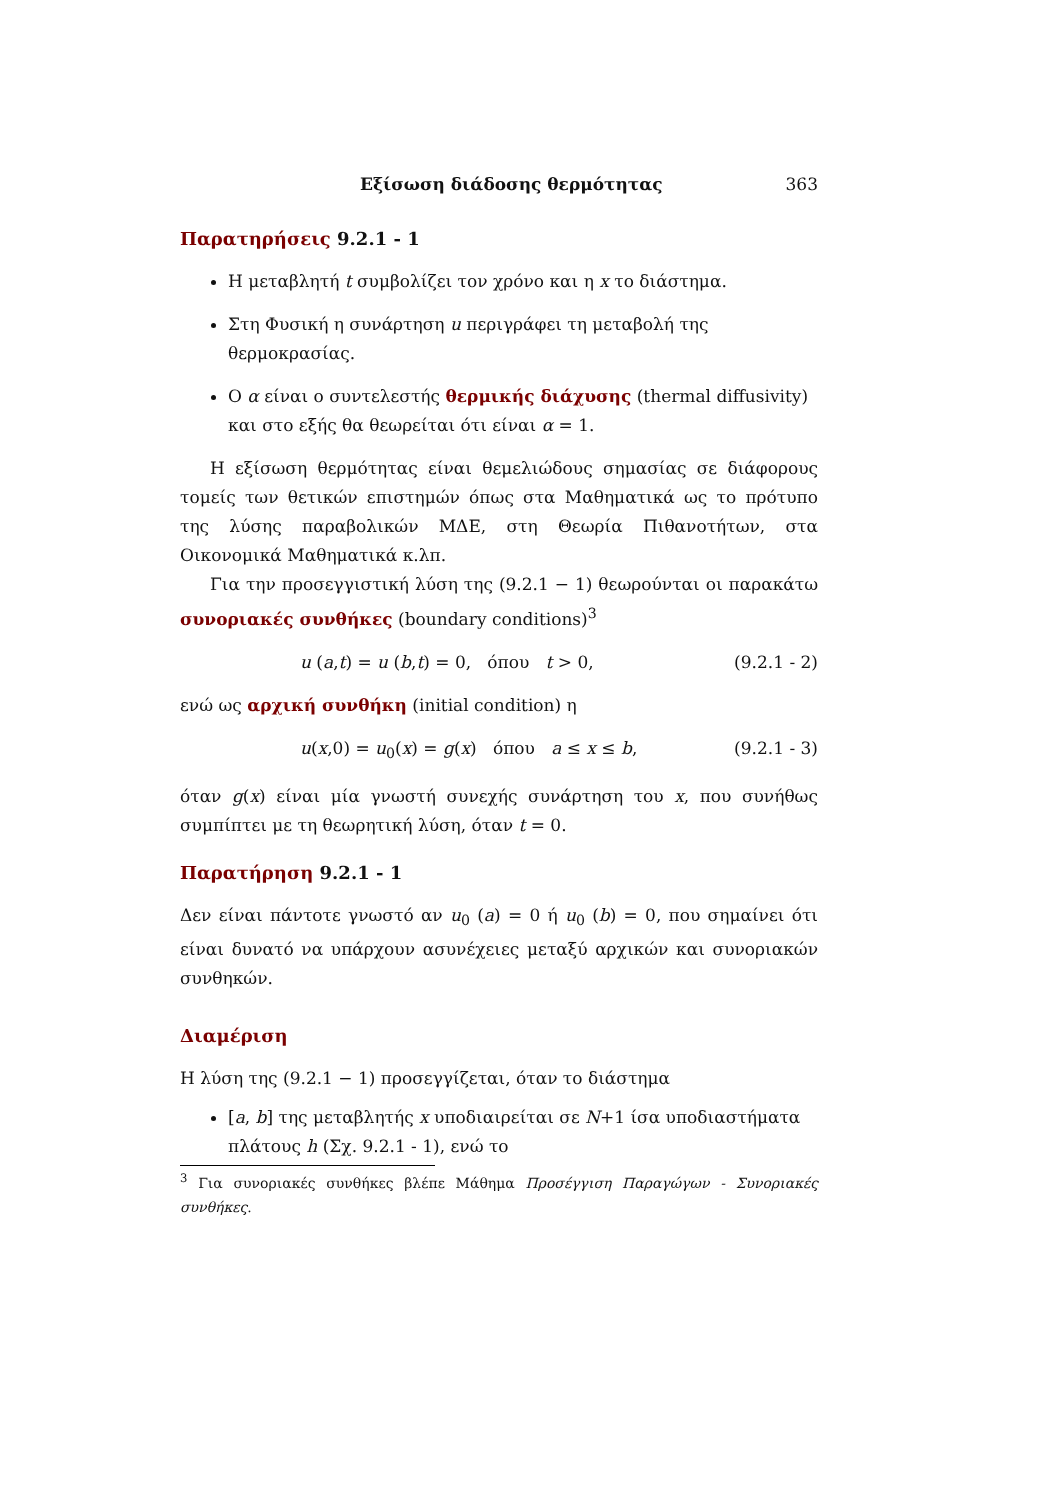Εξίσωση διάδοσης θερμότητας 363
Παρατηρήσεις 9.2.1 - 1
Η μεταβλητή t συμβολίζει τον χρόνο και η x το διάστημα.
Στη Φυσική η συνάρτηση u περιγράφει τη μεταβολή της θερμοκρασίας.
Ο α είναι ο συντελεστής θερμικής διάχυσης (thermal diffusivity) και στο εξής θα θεωρείται ότι είναι α = 1.
Η εξίσωση θερμότητας είναι θεμελιώδους σημασίας σε διάφορους τομείς των θετικών επιστημών όπως στα Μαθηματικά ως το πρότυπο της λύσης παραβολικών ΜΔΕ, στη Θεωρία Πιθανοτήτων, στα Οικονομικά Μαθηματικά κ.λπ.
Για την προσεγγιστική λύση της (9.2.1 − 1) θεωρούνται οι παρακάτω συνοριακές συνθήκες (boundary conditions)<sup>3</sup>
u (a,t) = u (b,t) = 0, όπου t > 0, (9.2.1 - 2)
ενώ ως αρχική συνθήκη (initial condition) η
u(x,0) = u<sub>0</sub>(x) = g(x) όπου a ≤ x ≤ b, (9.2.1 - 3)
όταν g(x) είναι μία γνωστή συνεχής συνάρτηση του x, που συνήθως συμπίπτει με τη θεωρητική λύση, όταν t = 0.
Παρατήρηση 9.2.1 - 1
Δεν είναι πάντοτε γνωστό αν u<sub>0</sub> (a) = 0 ή u<sub>0</sub> (b) = 0, που σημαίνει ότι είναι δυνατό να υπάρχουν ασυνέχειες μεταξύ αρχικών και συνοριακών συνθηκών.
Διαμέριση
Η λύση της (9.2.1 − 1) προσεγγίζεται, όταν το διάστημα
[a, b] της μεταβλητής x υποδιαιρείται σε N+1 ίσα υποδιαστήματα πλάτους h (Σχ. 9.2.1 - 1), ενώ το
<sup>3</sup> Για συνοριακές συνθήκες βλέπε Μάθημα Προσέγγιση Παραγώγων - Συνοριακές συνθήκες.